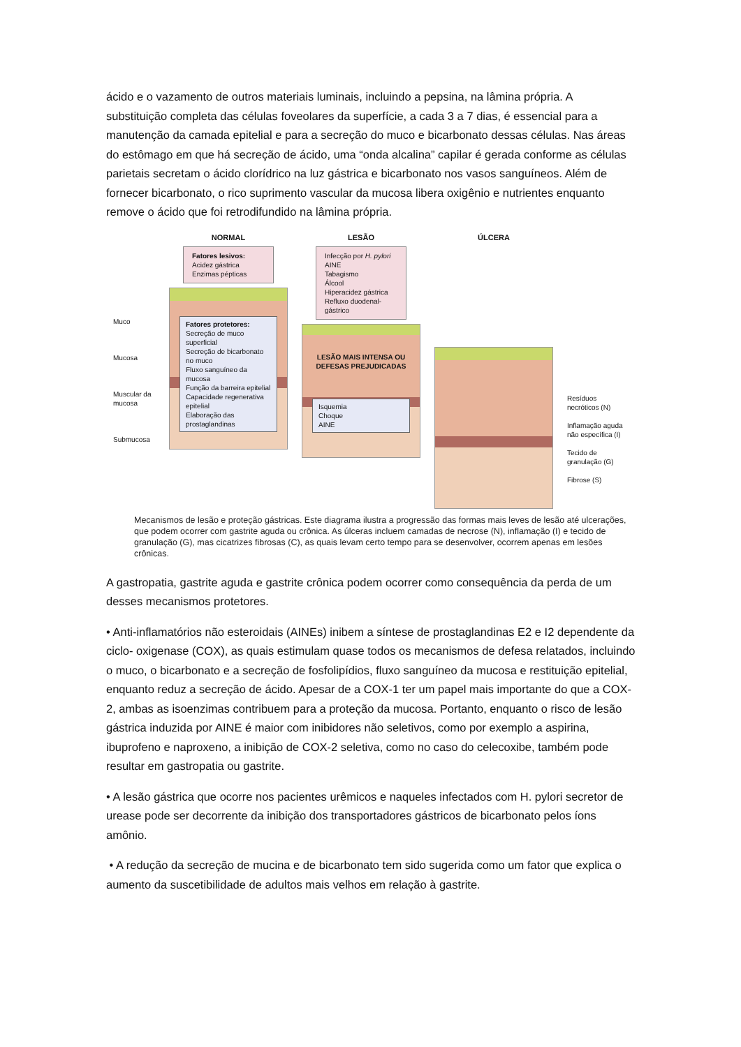ácido e o vazamento de outros materiais luminais, incluindo a pepsina, na lâmina própria. A substituição completa das células foveolares da superfície, a cada 3 a 7 dias, é essencial para a manutenção da camada epitelial e para a secreção do muco e bicarbonato dessas células. Nas áreas do estômago em que há secreção de ácido, uma “onda alcalina” capilar é gerada conforme as células parietais secretam o ácido clorídrico na luz gástrica e bicarbonato nos vasos sanguíneos. Além de fornecer bicarbonato, o rico suprimento vascular da mucosa libera oxigênio e nutrientes enquanto remove o ácido que foi retrodifundido na lâmina própria.
Muco
Mucosa
Muscular da mucosa
Submucosa
NORMAL
Fatores lesivos:
Acidez gástrica
Enzimas pépticas
Fatores protetores:
Secreção de muco superficial
Secreção de bicarbonato no muco
Fluxo sanguíneo da mucosa
Função da barreira epitelial
Capacidade regenerativa epitelial
Elaboração das prostaglandinas
LESÃO
Infecção por H. pylori
AINE
Tabagismo
Álcool
Hiperacidez gástrica
Refluxo duodenal-gástrico
LESÃO MAIS INTENSA OU DEFESAS PREJUDICADAS
Isquemia
Choque
AINE
ÚLCERA
Resíduos necróticos (N)
Inflamação aguda não específica (I)
Tecido de granulação (G)
Fibrose (S)
Mecanismos de lesão e proteção gástricas. Este diagrama ilustra a progressão das formas mais leves de lesão até ulcerações, que podem ocorrer com gastrite aguda ou crônica. As úlceras incluem camadas de necrose (N), inflamação (I) e tecido de granulação (G), mas cicatrizes fibrosas (C), as quais levam certo tempo para se desenvolver, ocorrem apenas em lesões crônicas.
A gastropatia, gastrite aguda e gastrite crônica podem ocorrer como consequência da perda de um desses mecanismos protetores.
• Anti-inflamatórios não esteroidais (AINEs) inibem a síntese de prostaglandinas E2 e I2 dependente da ciclo- oxigenase (COX), as quais estimulam quase todos os mecanismos de defesa relatados, incluindo o muco, o bicarbonato e a secreção de fosfolipídios, fluxo sanguíneo da mucosa e restituição epitelial, enquanto reduz a secreção de ácido. Apesar de a COX-1 ter um papel mais importante do que a COX-2, ambas as isoenzimas contribuem para a proteção da mucosa. Portanto, enquanto o risco de lesão gástrica induzida por AINE é maior com inibidores não seletivos, como por exemplo a aspirina, ibuprofeno e naproxeno, a inibição de COX-2 seletiva, como no caso do celecoxibe, também pode resultar em gastropatia ou gastrite.
• A lesão gástrica que ocorre nos pacientes urêmicos e naqueles infectados com H. pylori secretor de urease pode ser decorrente da inibição dos transportadores gástricos de bicarbonato pelos íons amônio.
• A redução da secreção de mucina e de bicarbonato tem sido sugerida como um fator que explica o aumento da suscetibilidade de adultos mais velhos em relação à gastrite.